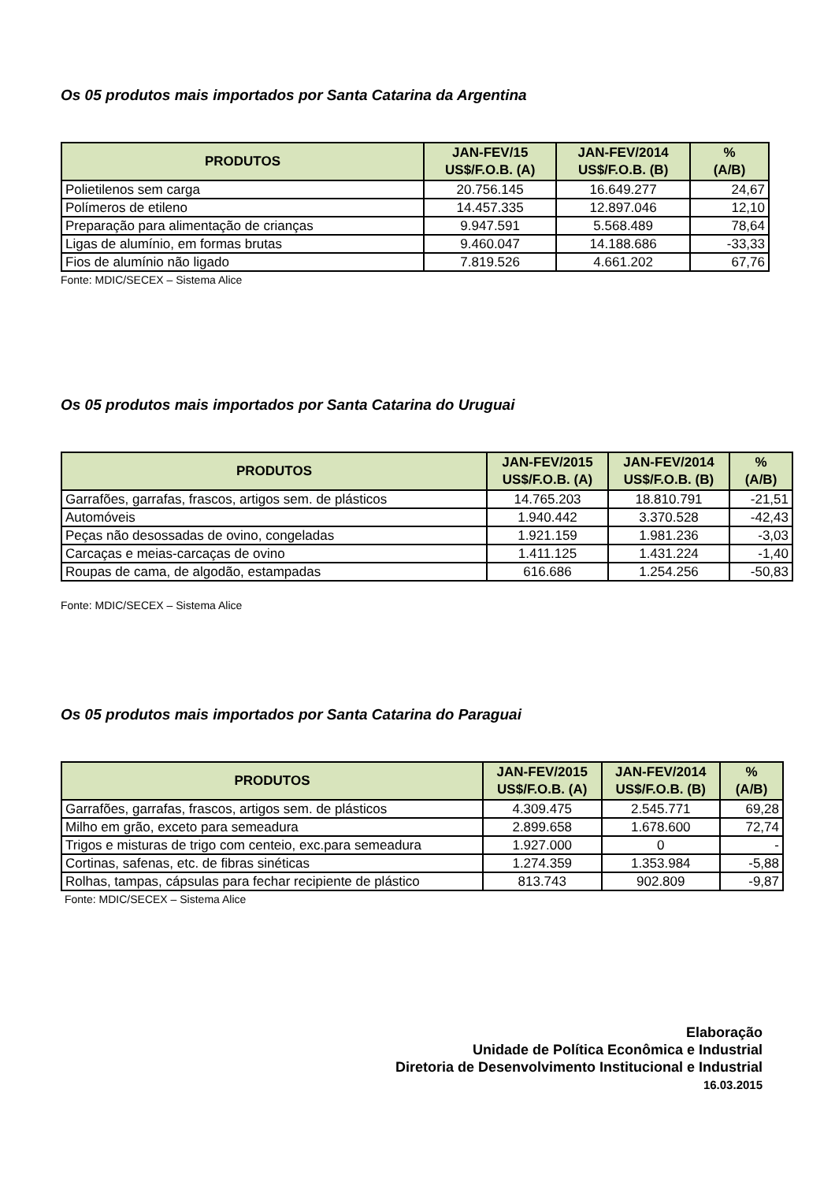Os 05 produtos mais importados por Santa Catarina da Argentina
| PRODUTOS | JAN-FEV/15 US$/F.O.B. (A) | JAN-FEV/2014 US$/F.O.B. (B) | % (A/B) |
| --- | --- | --- | --- |
| Polietilenos sem carga | 20.756.145 | 16.649.277 | 24,67 |
| Polímeros de etileno | 14.457.335 | 12.897.046 | 12,10 |
| Preparação para alimentação de crianças | 9.947.591 | 5.568.489 | 78,64 |
| Ligas de alumínio, em formas brutas | 9.460.047 | 14.188.686 | -33,33 |
| Fios de alumínio não ligado | 7.819.526 | 4.661.202 | 67,76 |
Fonte: MDIC/SECEX – Sistema Alice
Os 05 produtos mais importados por Santa Catarina do Uruguai
| PRODUTOS | JAN-FEV/2015 US$/F.O.B. (A) | JAN-FEV/2014 US$/F.O.B. (B) | % (A/B) |
| --- | --- | --- | --- |
| Garrafões, garrafas, frascos, artigos sem. de plásticos | 14.765.203 | 18.810.791 | -21,51 |
| Automóveis | 1.940.442 | 3.370.528 | -42,43 |
| Peças não desossadas de ovino, congeladas | 1.921.159 | 1.981.236 | -3,03 |
| Carcaças e meias-carcaças de ovino | 1.411.125 | 1.431.224 | -1,40 |
| Roupas de cama, de algodão, estampadas | 616.686 | 1.254.256 | -50,83 |
Fonte: MDIC/SECEX – Sistema Alice
Os 05 produtos mais importados por Santa Catarina do Paraguai
| PRODUTOS | JAN-FEV/2015 US$/F.O.B. (A) | JAN-FEV/2014 US$/F.O.B. (B) | % (A/B) |
| --- | --- | --- | --- |
| Garrafões, garrafas, frascos, artigos sem. de plásticos | 4.309.475 | 2.545.771 | 69,28 |
| Milho em grão, exceto para semeadura | 2.899.658 | 1.678.600 | 72,74 |
| Trigos e misturas de trigo com centeio, exc.para semeadura | 1.927.000 | 0 | - |
| Cortinas, safenas, etc. de fibras sinéticas | 1.274.359 | 1.353.984 | -5,88 |
| Rolhas, tampas, cápsulas para fechar recipiente de plástico | 813.743 | 902.809 | -9,87 |
Fonte: MDIC/SECEX – Sistema Alice
Elaboração
Unidade de Política Econômica e Industrial
Diretoria de Desenvolvimento Institucional e Industrial
16.03.2015